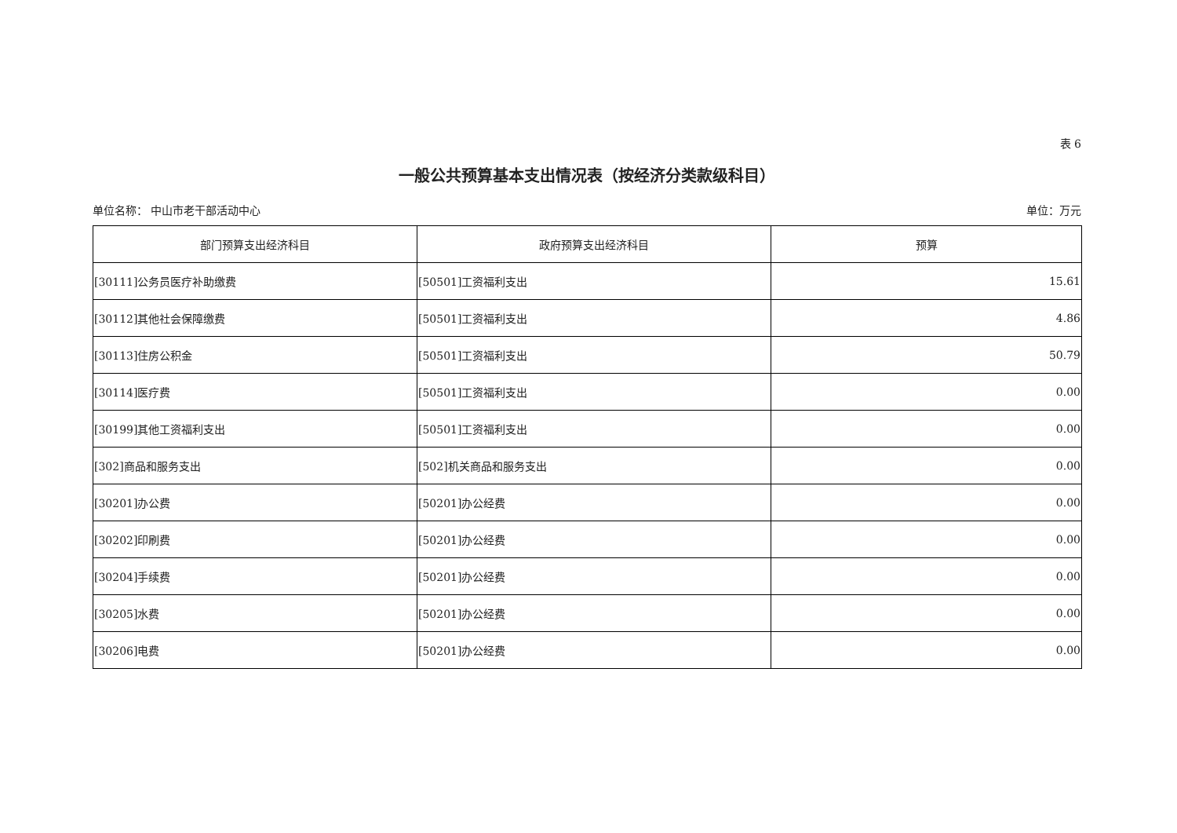表 6
一般公共预算基本支出情况表（按经济分类款级科目）
单位名称： 中山市老干部活动中心 单位：万元
| 部门预算支出经济科目 | 政府预算支出经济科目 | 预算 |
| --- | --- | --- |
| [30111]公务员医疗补助缴费 | [50501]工资福利支出 | 15.61 |
| [30112]其他社会保障缴费 | [50501]工资福利支出 | 4.86 |
| [30113]住房公积金 | [50501]工资福利支出 | 50.79 |
| [30114]医疗费 | [50501]工资福利支出 | 0.00 |
| [30199]其他工资福利支出 | [50501]工资福利支出 | 0.00 |
| [302]商品和服务支出 | [502]机关商品和服务支出 | 0.00 |
| [30201]办公费 | [50201]办公经费 | 0.00 |
| [30202]印刷费 | [50201]办公经费 | 0.00 |
| [30204]手续费 | [50201]办公经费 | 0.00 |
| [30205]水费 | [50201]办公经费 | 0.00 |
| [30206]电费 | [50201]办公经费 | 0.00 |